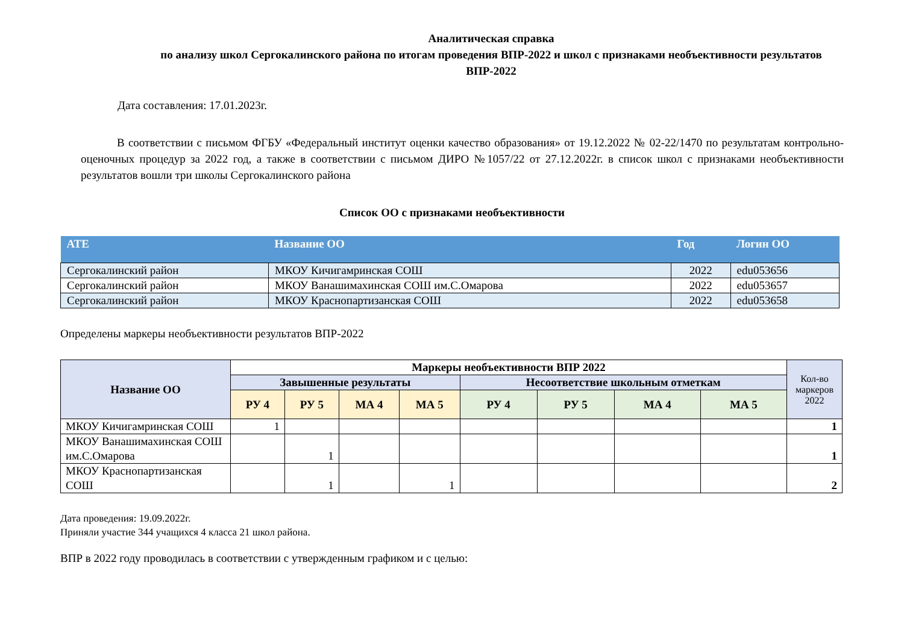Аналитическая справка
по анализу школ Сергокалинского района по итогам проведения ВПР-2022 и школ с признаками необъективности результатов ВПР-2022
Дата составления: 17.01.2023г.
В соответствии с письмом ФГБУ «Федеральный институт оценки качество образования» от 19.12.2022 № 02-22/1470 по результатам контрольно-оценочных процедур за 2022 год, а также в соответствии с письмом ДИРО №1057/22 от 27.12.2022г. в список школ с признаками необъективности результатов вошли три школы Сергокалинского района
Список ОО с признаками необъективности
| АТЕ | Название ОО | Год | Логин ОО |
| --- | --- | --- | --- |
| Сергокалинский район | МКОУ Кичигамринская СОШ | 2022 | edu053656 |
| Сергокалинский район | МКОУ Ванашимахинская СОШ им.С.Омарова | 2022 | edu053657 |
| Сергокалинский район | МКОУ Краснопартизанская СОШ | 2022 | edu053658 |
Определены маркеры необъективности результатов ВПР-2022
| Название ОО | Маркеры необъективности ВПР 2022 | | | | | | | | Кол-во маркеров 2022 |
| --- | --- | --- | --- | --- | --- | --- | --- | --- | --- |
| | Завышенные результаты | | | | Несоответствие школьным отметкам | | | | |
| | РУ 4 | РУ 5 | МА 4 | МА 5 | РУ 4 | РУ 5 | МА 4 | МА 5 | |
| МКОУ Кичигамринская СОШ | 1 | | | | | | | | 1 |
| МКОУ Ванашимахинская СОШ им.С.Омарова | | 1 | | | | | | | 1 |
| МКОУ Краснопартизанская СОШ | | 1 | | 1 | | | | | 2 |
Дата проведения: 19.09.2022г.
Приняли участие 344 учащихся 4 класса 21 школ района.
ВПР в 2022 году проводилась в соответствии с утвержденным графиком и с целью: